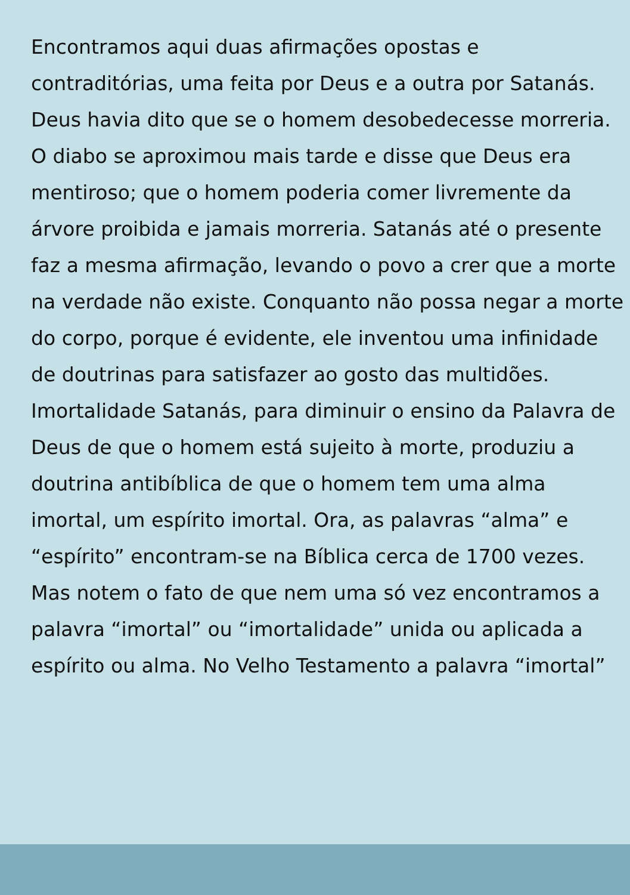Encontramos aqui duas afirmações opostas e contraditórias, uma feita por Deus e a outra por Satanás. Deus havia dito que se o homem desobedecesse morreria. O diabo se aproximou mais tarde e disse que Deus era mentiroso; que o homem poderia comer livremente da árvore proibida e jamais morreria. Satanás até o presente faz a mesma afirmação, levando o povo a crer que a morte na verdade não existe. Conquanto não possa negar a morte do corpo, porque é evidente, ele inventou uma infinidade de doutrinas para satisfazer ao gosto das multidões. Imortalidade Satanás, para diminuir o ensino da Palavra de Deus de que o homem está sujeito à morte, produziu a doutrina antibíblica de que o homem tem uma alma imortal, um espírito imortal. Ora, as palavras “alma” e “espírito” encontram-se na Bíblica cerca de 1700 vezes. Mas notem o fato de que nem uma só vez encontramos a palavra “imortal” ou “imortalidade” unida ou aplicada a espírito ou alma. No Velho Testamento a palavra “imortal”